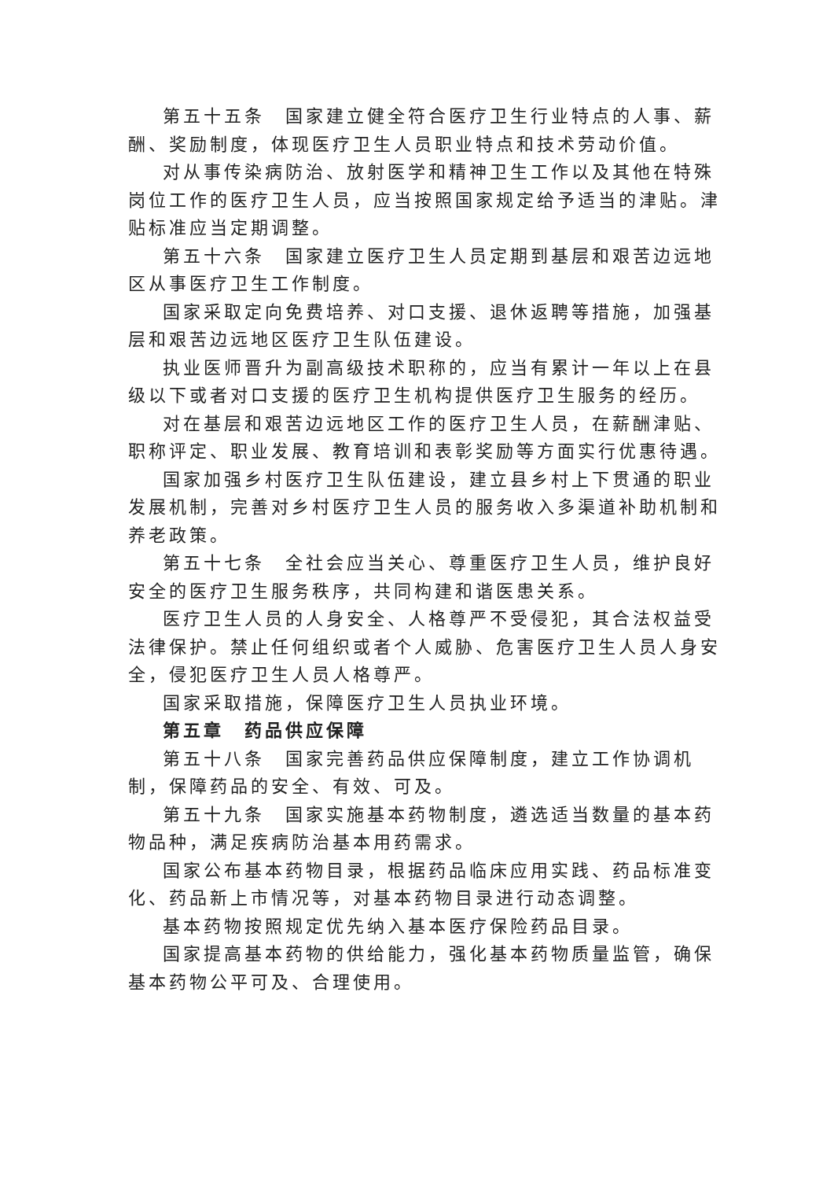第五十五条　国家建立健全符合医疗卫生行业特点的人事、薪酬、奖励制度，体现医疗卫生人员职业特点和技术劳动价值。
对从事传染病防治、放射医学和精神卫生工作以及其他在特殊岗位工作的医疗卫生人员，应当按照国家规定给予适当的津贴。津贴标准应当定期调整。
第五十六条　国家建立医疗卫生人员定期到基层和艰苦边远地区从事医疗卫生工作制度。
国家采取定向免费培养、对口支援、退休返聘等措施，加强基层和艰苦边远地区医疗卫生队伍建设。
执业医师晋升为副高级技术职称的，应当有累计一年以上在县级以下或者对口支援的医疗卫生机构提供医疗卫生服务的经历。
对在基层和艰苦边远地区工作的医疗卫生人员，在薪酬津贴、职称评定、职业发展、教育培训和表彰奖励等方面实行优惠待遇。
国家加强乡村医疗卫生队伍建设，建立县乡村上下贯通的职业发展机制，完善对乡村医疗卫生人员的服务收入多渠道补助机制和养老政策。
第五十七条　全社会应当关心、尊重医疗卫生人员，维护良好安全的医疗卫生服务秩序，共同构建和谐医患关系。
医疗卫生人员的人身安全、人格尊严不受侵犯，其合法权益受法律保护。禁止任何组织或者个人威胁、危害医疗卫生人员人身安全，侵犯医疗卫生人员人格尊严。
国家采取措施，保障医疗卫生人员执业环境。
第五章　药品供应保障
第五十八条　国家完善药品供应保障制度，建立工作协调机制，保障药品的安全、有效、可及。
第五十九条　国家实施基本药物制度，遴选适当数量的基本药物品种，满足疾病防治基本用药需求。
国家公布基本药物目录，根据药品临床应用实践、药品标准变化、药品新上市情况等，对基本药物目录进行动态调整。
基本药物按照规定优先纳入基本医疗保险药品目录。
国家提高基本药物的供给能力，强化基本药物质量监管，确保基本药物公平可及、合理使用。